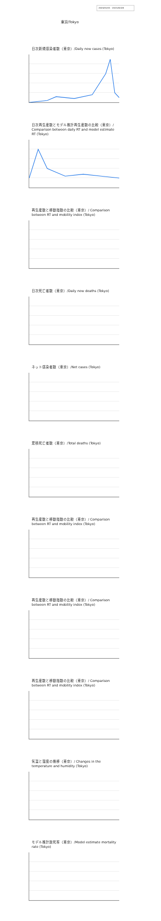2020/01/01 - 2021/02/28
東京/Tokyo
日次新規感染者数（東京）/Daily new cases (Tokyo)
日次再生産数とモデル推計再生産数の比較（東京）/ Comparison between daily RT and model estimate RT (Tokyo)
再生産数と移動指数の比較（東京）/ Comparison between RT and mobility index (Tokyo)
日次死亡者数（東京）/Daily new deaths (Tokyo)
ネット感染者数（東京）/Net cases (Tokyo)
累積死亡者数（東京）/Total deaths (Tokyo)
再生産数と移動指数の比較（東京）/ Comparison between RT and mobility index (Tokyo)
再生産数と移動指数の比較（東京）/ Comparison between RT and mobility index (Tokyo)
再生産数と移動指数の比較（東京）/ Comparison between RT and mobility index (Tokyo)
気温と湿度の推移（東京）/ Changes in the temperature and humidity (Tokyo)
モデル推計致死率（東京）/Model estimate mortality rate (Tokyo)